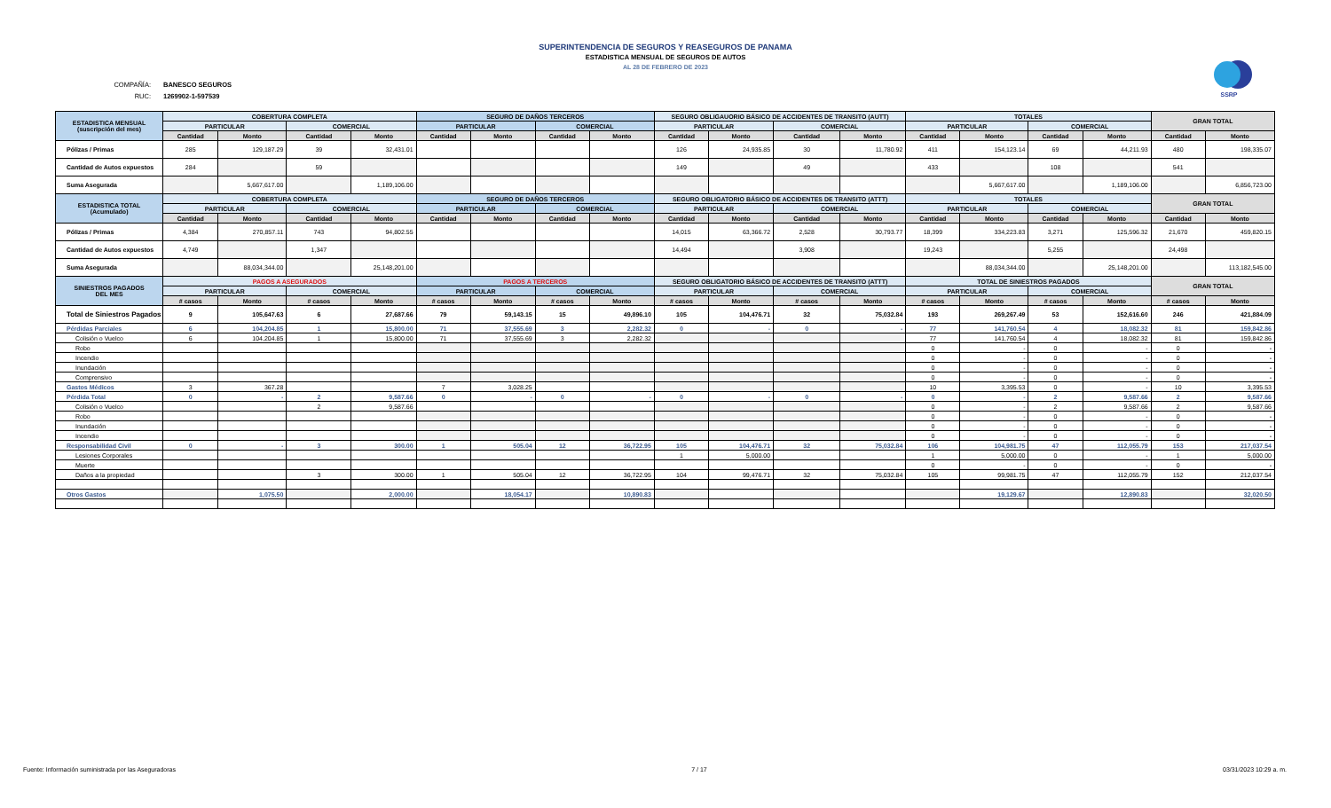SUPERINTENDENCIA DE SEGUROS Y REASEGUROS DE PANAMA
ESTADISTICA MENSUAL DE SEGUROS DE AUTOS
AL 28 DE FEBRERO DE 2023
SSRP
COMPAÑÍA: BANESCO SEGUROS
RUC: 1269902-1-597539
| ESTADISTICA MENSUAL (suscripción del mes) | COBERTURA COMPLETA | | | | SEGURO DE DAÑOS TERCEROS | | | | SEGURO OBLIGAUORIO BÁSICO DE ACCIDENTES DE TRANSITO (AUTT) | | | | TOTALES | | | | GRAN TOTAL | |
| --- | --- | --- | --- | --- | --- | --- | --- | --- | --- | --- | --- | --- | --- | --- | --- | --- | --- | --- |
| | PARTICULAR | | COMERCIAL | | PARTICULAR | | COMERCIAL | | PARTICULAR | | COMERCIAL | | PARTICULAR | | COMERCIAL | | | |
| | Cantidad | Monto | Cantidad | Monto | Cantidad | Monto | Cantidad | Monto | Cantidad | Monto | Cantidad | Monto | Cantidad | Monto | Cantidad | Monto | Cantidad | Monto |
| Pólizas / Primas | 285 | 129,187.29 | 39 | 32,431.01 | | | | | 126 | 24,935.85 | 30 | 11,780.92 | 411 | 154,123.14 | 69 | 44,211.93 | 480 | 198,335.07 |
| Cantidad de Autos expuestos | 284 | | 59 | | | | | | 149 | | 49 | | 433 | | 108 | | 541 | |
| Suma Asegurada | | 5,667,617.00 | | 1,189,106.00 | | | | | | | | | | 5,667,617.00 | | 1,189,106.00 | | 6,856,723.00 |
| ESTADISTICA TOTAL (Acumulado) | COBERTURA COMPLETA | | | | SEGURO DE DAÑOS TERCEROS | | | | SEGURO OBLIGATORIO BÁSICO DE ACCIDENTES DE TRANSITO (ATTT) | | | | TOTALES | | | | GRAN TOTAL | |
| | PARTICULAR | | COMERCIAL | | PARTICULAR | | COMERCIAL | | PARTICULAR | | COMERCIAL | | PARTICULAR | | COMERCIAL | | | |
| | Cantidad | Monto | Cantidad | Monto | Cantidad | Monto | Cantidad | Monto | Cantidad | Monto | Cantidad | Monto | Cantidad | Monto | Cantidad | Monto | Cantidad | Monto |
| Pólizas / Primas | 4,384 | 270,857.11 | 743 | 94,802.55 | | | | | 14,015 | 63,366.72 | 2,528 | 30,793.77 | 18,399 | 334,223.83 | 3,271 | 125,596.32 | 21,670 | 459,820.15 |
| Cantidad de Autos expuestos | 4,749 | | 1,347 | | | | | | 14,494 | | 3,908 | | 19,243 | | 5,255 | | 24,498 | |
| Suma Asegurada | | 88,034,344.00 | | 25,148,201.00 | | | | | | | | | | 88,034,344.00 | | 25,148,201.00 | | 113,182,545.00 |
| SINIESTROS PAGADOS DEL MES | PAGOS A ASEGURADOS | | | | PAGOS A TERCEROS | | | | SEGURO OBLIGATORIO BÁSICO DE ACCIDENTES DE TRANSITO (ATTT) | | | | TOTAL DE SINIESTROS PAGADOS | | | | GRAN TOTAL | |
| | PARTICULAR | | COMERCIAL | | PARTICULAR | | COMERCIAL | | PARTICULAR | | COMERCIAL | | PARTICULAR | | COMERCIAL | | | |
| | # casos | Monto | # casos | Monto | # casos | Monto | # casos | Monto | # casos | Monto | # casos | Monto | # casos | Monto | # casos | Monto | # casos | Monto |
| Total de Siniestros Pagados | 9 | 105,647.63 | 6 | 27,687.66 | 79 | 59,143.15 | 15 | 49,896.10 | 105 | 104,476.71 | 32 | 75,032.84 | 193 | 269,267.49 | 53 | 152,616.60 | 246 | 421,884.09 |
| Pérdidas Parciales | 6 | 104,204.85 | 1 | 15,800.00 | 71 | 37,555.69 | 3 | 2,282.32 | 0 | - | 0 | - | 77 | 141,760.54 | 4 | 18,082.32 | 81 | 159,842.86 |
| Colisión o Vuelco | 6 | 104,204.85 | 1 | 15,800.00 | 71 | 37,555.69 | 3 | 2,282.32 | | | | | 77 | 141,760.54 | 4 | 18,082.32 | 81 | 159,842.86 |
| Robo | | | | | | | | | | | | | 0 | - | 0 | - | 0 | - |
| Incendio | | | | | | | | | | | | | 0 | - | 0 | - | 0 | - |
| Inundación | | | | | | | | | | | | | 0 | - | 0 | - | 0 | - |
| Comprensivo | | | | | | | | | | | | | 0 | - | 0 | - | 0 | - |
| Gastos Médicos | 3 | 367.28 | | | 7 | 3,028.25 | | | | | | | 10 | 3,395.53 | 0 | - | 10 | 3,395.53 |
| Pérdida Total | 0 | - | 2 | 9,587.66 | 0 | - | 0 | - | 0 | - | 0 | - | 0 | - | 2 | 9,587.66 | 2 | 9,587.66 |
| Colisión o Vuelco | | | 2 | 9,587.66 | | | | | | | | | 0 | - | 2 | 9,587.66 | 2 | 9,587.66 |
| Robo | | | | | | | | | | | | | 0 | - | 0 | - | 0 | - |
| Inundación | | | | | | | | | | | | | 0 | - | 0 | - | 0 | - |
| Incendio | | | | | | | | | | | | | 0 | - | 0 | - | 0 | - |
| Responsabilidad Civil | 0 | - | 3 | 300.00 | 1 | 505.04 | 12 | 36,722.95 | 105 | 104,476.71 | 32 | 75,032.84 | 106 | 104,981.75 | 47 | 112,055.79 | 153 | 217,037.54 |
| Lesiones Corporales | | | | | | | | | 1 | 5,000.00 | | | 1 | 5,000.00 | 0 | - | 1 | 5,000.00 |
| Muerte | | | | | | | | | | | | | 0 | - | 0 | - | 0 | - |
| Daños a la propiedad | | | 3 | 300.00 | 1 | 505.04 | 12 | 36,722.95 | 104 | 99,476.71 | 32 | 75,032.84 | 105 | 99,981.75 | 47 | 112,055.79 | 152 | 212,037.54 |
| Otros Gastos | | 1,075.50 | | 2,000.00 | | 18,054.17 | | 10,890.83 | | | | | | 19,129.67 | | 12,890.83 | | 32,020.50 |
Fuente: Información suministrada por las Aseguradoras 7 / 17 03/31/2023 10:29 a. m.